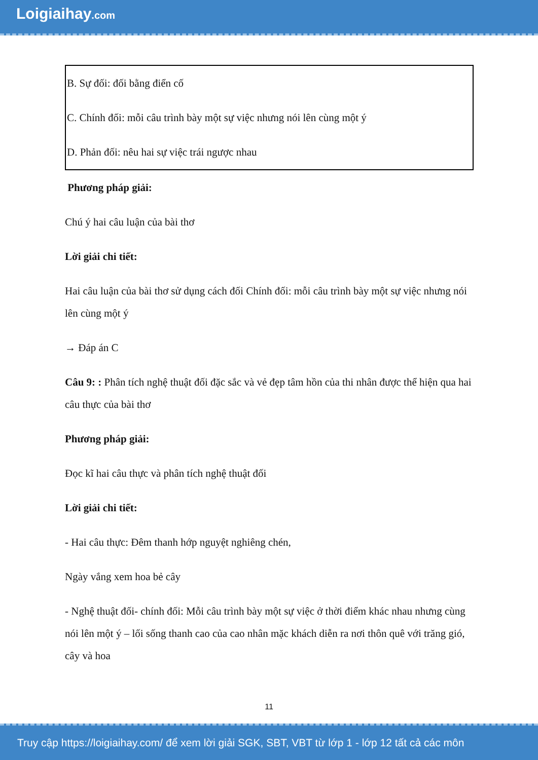Loigiaihay.com
| B. Sự đối: đối bằng điển cố |
| C. Chính đối: mỗi câu trình bày một sự việc nhưng nói lên cùng một ý |
| D. Phản đối: nêu hai sự việc trái ngược nhau |
Phương pháp giải:
Chú ý hai câu luận của bài thơ
Lời giải chi tiết:
Hai câu luận của bài thơ sử dụng cách đối Chính đối: mỗi câu trình bày một sự việc nhưng nói lên cùng một ý
→ Đáp án C
Câu 9: : Phân tích nghệ thuật đối đặc sắc và vẻ đẹp tâm hồn của thi nhân được thể hiện qua hai câu thực của bài thơ
Phương pháp giải:
Đọc kĩ hai câu thực và phân tích nghệ thuật đối
Lời giải chi tiết:
- Hai câu thực: Đêm thanh hớp nguyệt nghiêng chén,
Ngày vắng xem hoa bẻ cây
- Nghệ thuật đối- chính đối: Mỗi câu trình bày một sự việc ở thời điểm khác nhau nhưng cùng nói lên một ý – lối sống thanh cao của cao nhân mặc khách diễn ra nơi thôn quê với trăng gió, cây và hoa
11
Truy cập https://loigiaihay.com/ để xem lời giải SGK, SBT, VBT từ lớp 1 - lớp 12 tất cả các môn